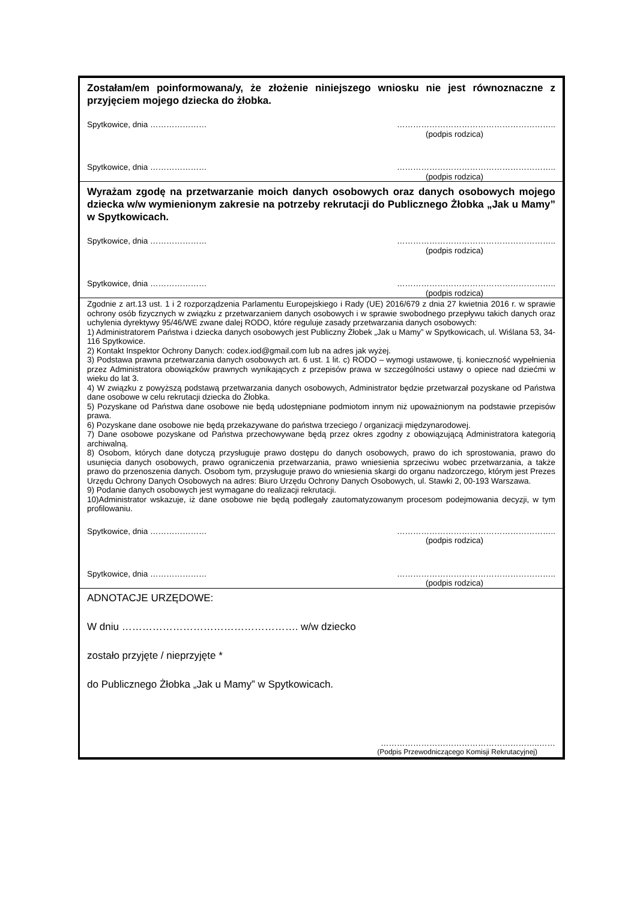Zostałam/em poinformowana/y, że złożenie niniejszego wniosku nie jest równoznaczne z przyjęciem mojego dziecka do żłobka.
Spytkowice, dnia ………………… …………………………………………………..
(podpis rodzica)
Spytkowice, dnia ………………… …………………………………………………..
(podpis rodzica)
Wyrażam zgodę na przetwarzanie moich danych osobowych oraz danych osobowych mojego dziecka w/w wymienionym zakresie na potrzeby rekrutacji do Publicznego Żłobka „Jak u Mamy” w Spytkowicach.
Spytkowice, dnia ………………… …………………………………………………..
(podpis rodzica)
Spytkowice, dnia ………………… …………………………………………………..
(podpis rodzica)
Zgodnie z art.13 ust. 1 i 2 rozporządzenia Parlamentu Europejskiego i Rady (UE) 2016/679 z dnia 27 kwietnia 2016 r. w sprawie ochrony osób fizycznych w związku z przetwarzaniem danych osobowych i w sprawie swobodnego przepływu takich danych oraz uchylenia dyrektywy 95/46/WE zwane dalej RODO, które reguluje zasady przetwarzania danych osobowych:
1) Administratorem Państwa i dziecka danych osobowych jest Publiczny Żłobek „Jak u Mamy” w Spytkowicach, ul. Wiślana 53, 34-116 Spytkowice.
2) Kontakt Inspektor Ochrony Danych: codex.iod@gmail.com lub na adres jak wyżej.
3) Podstawa prawna przetwarzania danych osobowych art. 6 ust. 1 lit. c) RODO – wymogi ustawowe, tj. konieczność wypełnienia przez Administratora obowiązków prawnych wynikających z przepisów prawa w szczególności ustawy o opiece nad dziećmi w wieku do lat 3.
4) W związku z powyższą podstawą przetwarzania danych osobowych, Administrator będzie przetwarzał pozyskane od Państwa dane osobowe w celu rekrutacji dziecka do Żłobka.
5) Pozyskane od Państwa dane osobowe nie będą udostępniane podmiotom innym niż upoważnionym na podstawie przepisów prawa.
6) Pozyskane dane osobowe nie będą przekazywane do państwa trzeciego / organizacji międzynarodowej.
7) Dane osobowe pozyskane od Państwa przechowywane będą przez okres zgodny z obowiązującą Administratora kategorią archiwalną.
8) Osobom, których dane dotyczą przysługuje prawo dostępu do danych osobowych, prawo do ich sprostowania, prawo do usunięcia danych osobowych, prawo ograniczenia przetwarzania, prawo wniesienia sprzeciwu wobec przetwarzania, a także prawo do przenoszenia danych. Osobom tym, przysługuje prawo do wniesienia skargi do organu nadzorczego, którym jest Prezes Urzędu Ochrony Danych Osobowych na adres: Biuro Urzędu Ochrony Danych Osobowych, ul. Stawki 2, 00-193 Warszawa.
9) Podanie danych osobowych jest wymagane do realizacji rekrutacji.
10)Administrator wskazuje, iż dane osobowe nie będą podlegały zautomatyzowanym procesom podejmowania decyzji, w tym profilowaniu.
Spytkowice, dnia ………………… …………………………………………………..
(podpis rodzica)
Spytkowice, dnia ………………… …………………………………………………..
(podpis rodzica)
ADNOTACJE URZĘDOWE:
W dniu ……………………………………………. w/w dziecko
zostało przyjęte / nieprzyjęte *
do Publicznego Żłobka „Jak u Mamy” w Spytkowicach.
…………………………………………………..……
(Podpis Przewodniczącego Komisji Rekrutacyjnej)